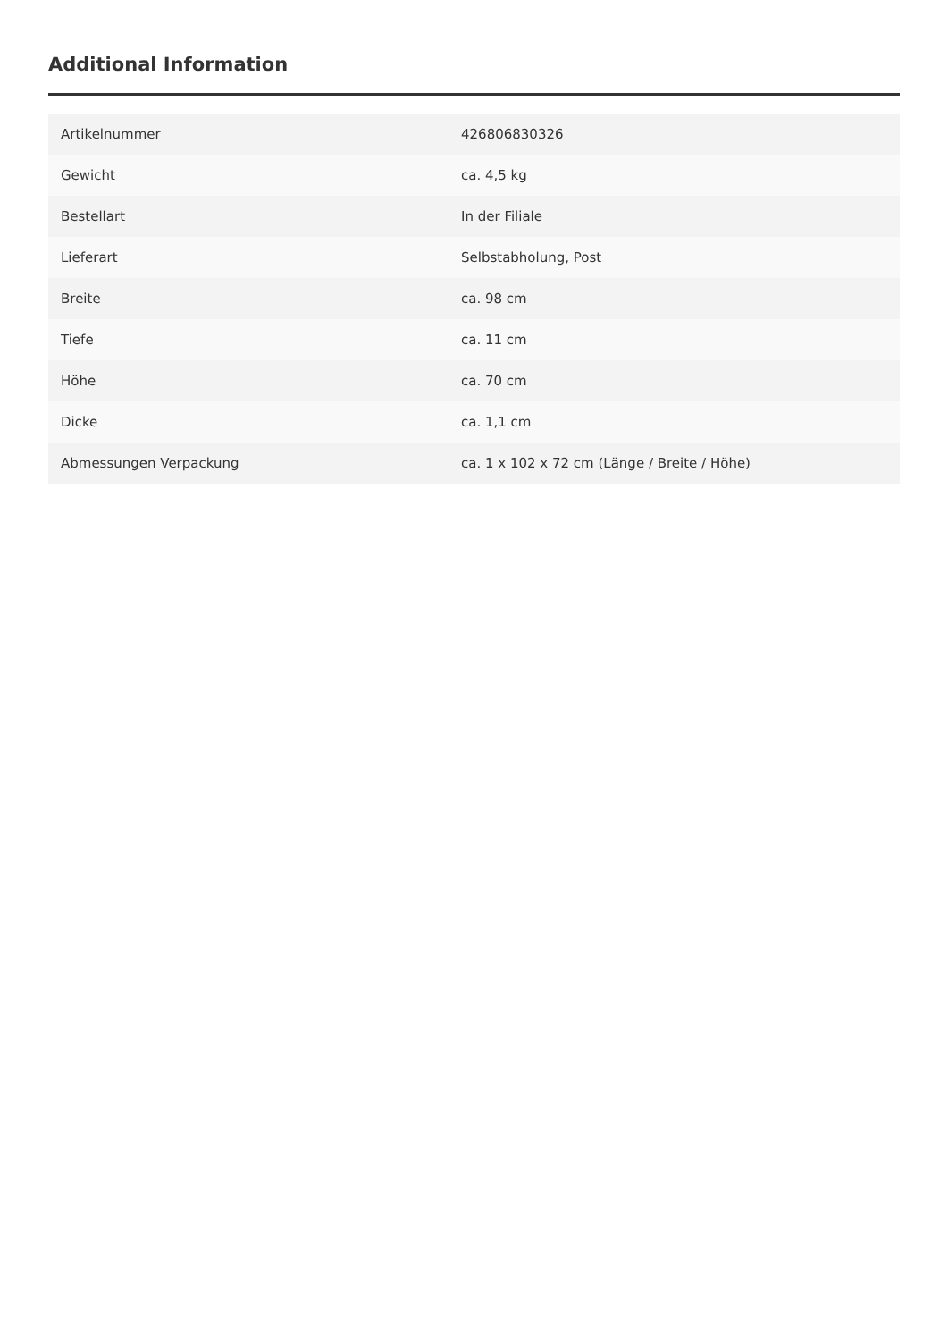Additional Information
| Artikelnummer | 426806830326 |
| Gewicht | ca. 4,5 kg |
| Bestellart | In der Filiale |
| Lieferart | Selbstabholung, Post |
| Breite | ca. 98 cm |
| Tiefe | ca. 11 cm |
| Höhe | ca. 70 cm |
| Dicke | ca. 1,1 cm |
| Abmessungen Verpackung | ca. 1 x 102 x 72 cm (Länge / Breite / Höhe) |